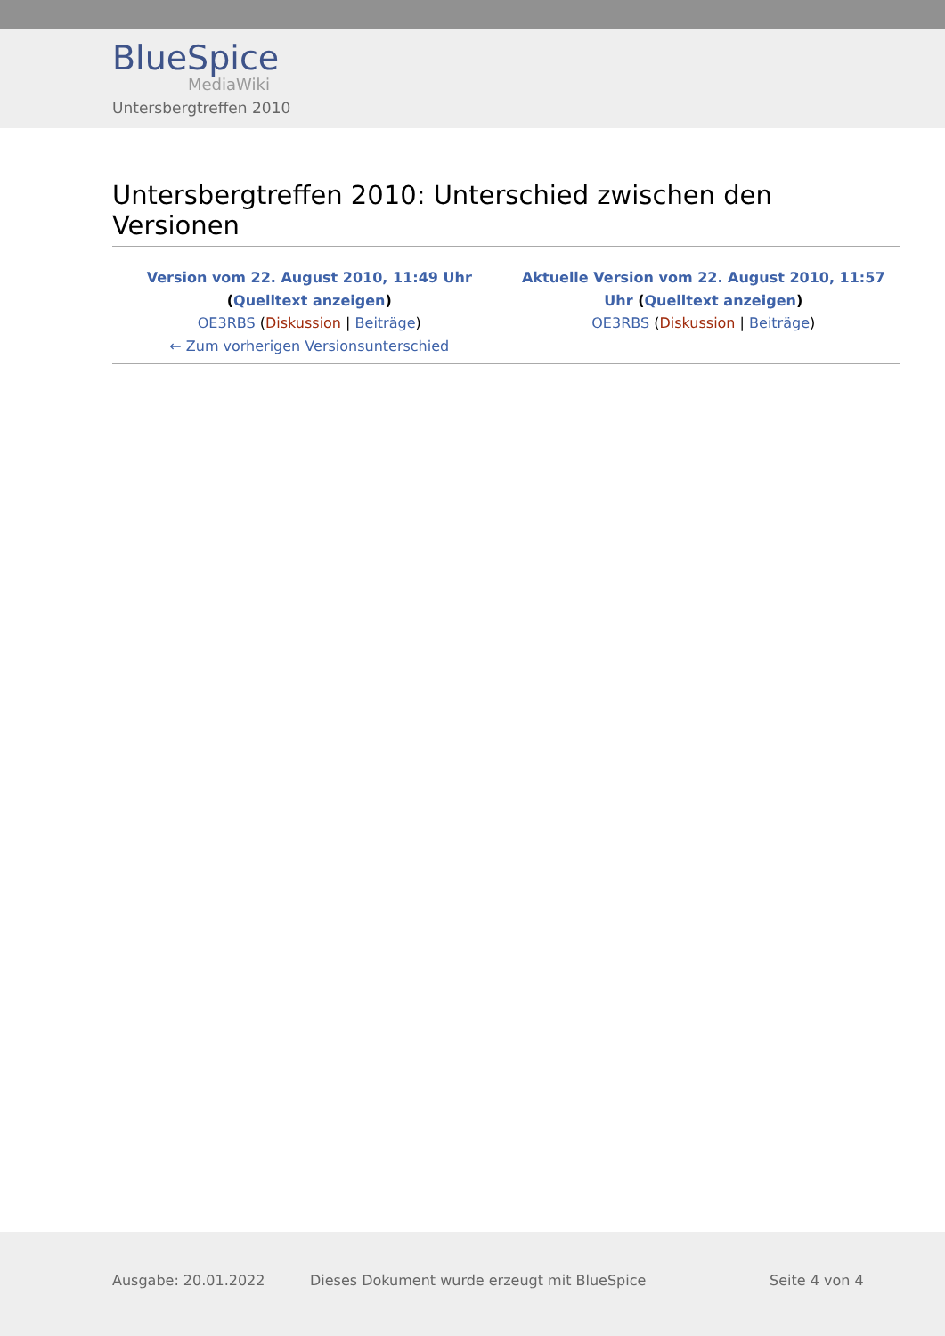BlueSpice
MediaWiki
Untersbergtreffen 2010
Untersbergtreffen 2010: Unterschied zwischen den Versionen
| Version vom 22. August 2010, 11:49 Uhr ( Quelltext anzeigen ) OE3RBS ( Diskussion / Beiträge ) ← Zum vorherigen Versionsunterschied | Aktuelle Version vom 22. August 2010, 11:57 Uhr ( Quelltext anzeigen ) OE3RBS ( Diskussion / Beiträge ) |
Ausgabe: 20.01.2022
Dieses Dokument wurde erzeugt mit BlueSpice
Seite 4 von 4